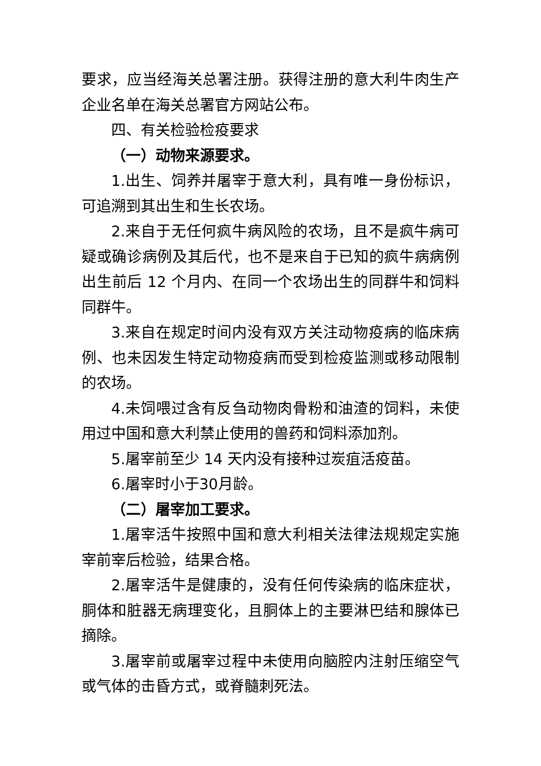要求，应当经海关总署注册。获得注册的意大利牛肉生产企业名单在海关总署官方网站公布。
四、有关检验检疫要求
（一）动物来源要求。
1.出生、饲养并屠宰于意大利，具有唯一身份标识，可追溯到其出生和生长农场。
2.来自于无任何疯牛病风险的农场，且不是疯牛病可疑或确诊病例及其后代，也不是来自于已知的疯牛病病例出生前后 12 个月内、在同一个农场出生的同群牛和饲料同群牛。
3.来自在规定时间内没有双方关注动物疫病的临床病例、也未因发生特定动物疫病而受到检疫监测或移动限制的农场。
4.未饲喂过含有反刍动物肉骨粉和油渣的饲料，未使用过中国和意大利禁止使用的兽药和饲料添加剂。
5.屠宰前至少 14 天内没有接种过炭疽活疫苗。
6.屠宰时小于30月龄。
（二）屠宰加工要求。
1.屠宰活牛按照中国和意大利相关法律法规规定实施宰前宰后检验，结果合格。
2.屠宰活牛是健康的，没有任何传染病的临床症状，胴体和脏器无病理变化，且胴体上的主要淋巴结和腺体已摘除。
3.屠宰前或屠宰过程中未使用向脑腔内注射压缩空气或气体的击昏方式，或脊髓刺死法。